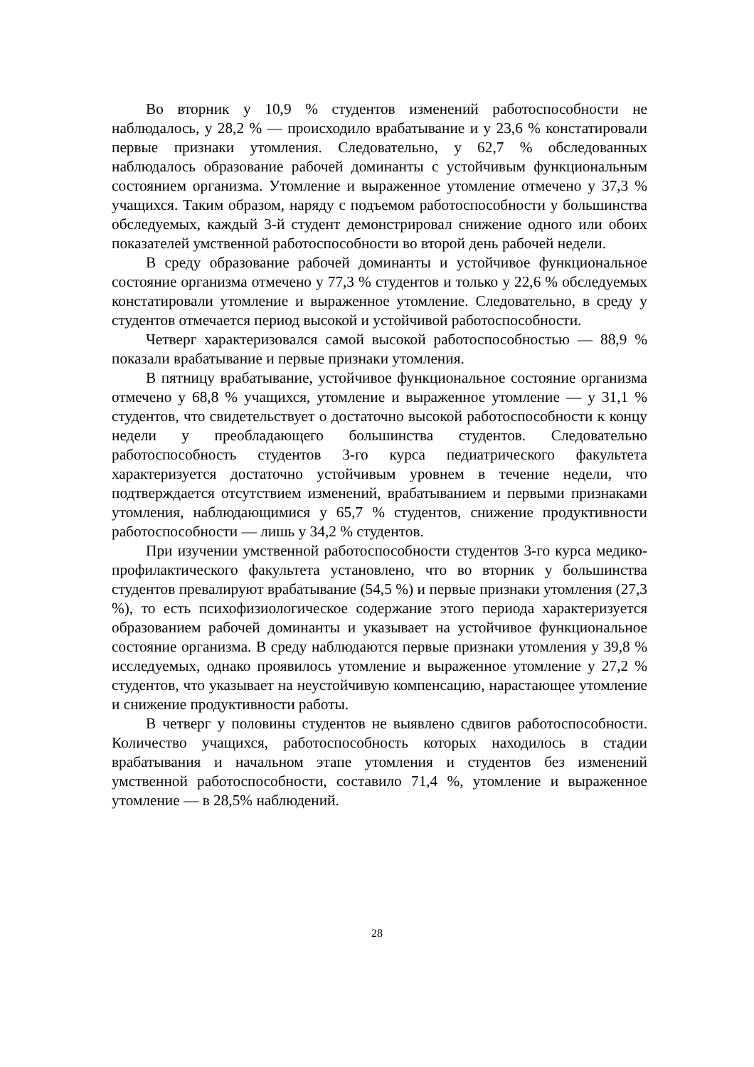Во вторник у 10,9 % студентов изменений работоспособности не наблюдалось, у 28,2 % — происходило врабатывание и у 23,6 % констатировали первые признаки утомления. Следовательно, у 62,7 % обследованных наблюдалось образование рабочей доминанты с устойчивым функциональным состоянием организма. Утомление и выраженное утомление отмечено у 37,3 % учащихся. Таким образом, наряду с подъемом работоспособности у большинства обследуемых, каждый 3-й студент демонстрировал снижение одного или обоих показателей умственной работоспособности во второй день рабочей недели.
В среду образование рабочей доминанты и устойчивое функциональное состояние организма отмечено у 77,3 % студентов и только у 22,6 % обследуемых констатировали утомление и выраженное утомление. Следовательно, в среду у студентов отмечается период высокой и устойчивой работоспособности.
Четверг характеризовался самой высокой работоспособностью — 88,9 % показали врабатывание и первые признаки утомления.
В пятницу врабатывание, устойчивое функциональное состояние организма отмечено у 68,8 % учащихся, утомление и выраженное утомление — у 31,1 % студентов, что свидетельствует о достаточно высокой работоспособности к концу недели у преобладающего большинства студентов. Следовательно работоспособность студентов 3-го курса педиатрического факультета характеризуется достаточно устойчивым уровнем в течение недели, что подтверждается отсутствием изменений, врабатыванием и первыми признаками утомления, наблюдающимися у 65,7 % студентов, снижение продуктивности работоспособности — лишь у 34,2 % студентов.
При изучении умственной работоспособности студентов 3-го курса медико-профилактического факультета установлено, что во вторник у большинства студентов превалируют врабатывание (54,5 %) и первые признаки утомления (27,3 %), то есть психофизиологическое содержание этого периода характеризуется образованием рабочей доминанты и указывает на устойчивое функциональное состояние организма. В среду наблюдаются первые признаки утомления у 39,8 % исследуемых, однако проявилось утомление и выраженное утомление у 27,2 % студентов, что указывает на неустойчивую компенсацию, нарастающее утомление и снижение продуктивности работы.
В четверг у половины студентов не выявлено сдвигов работоспособности. Количество учащихся, работоспособность которых находилось в стадии врабатывания и начальном этапе утомления и студентов без изменений умственной работоспособности, составило 71,4 %, утомление и выраженное утомление — в 28,5% наблюдений.
28